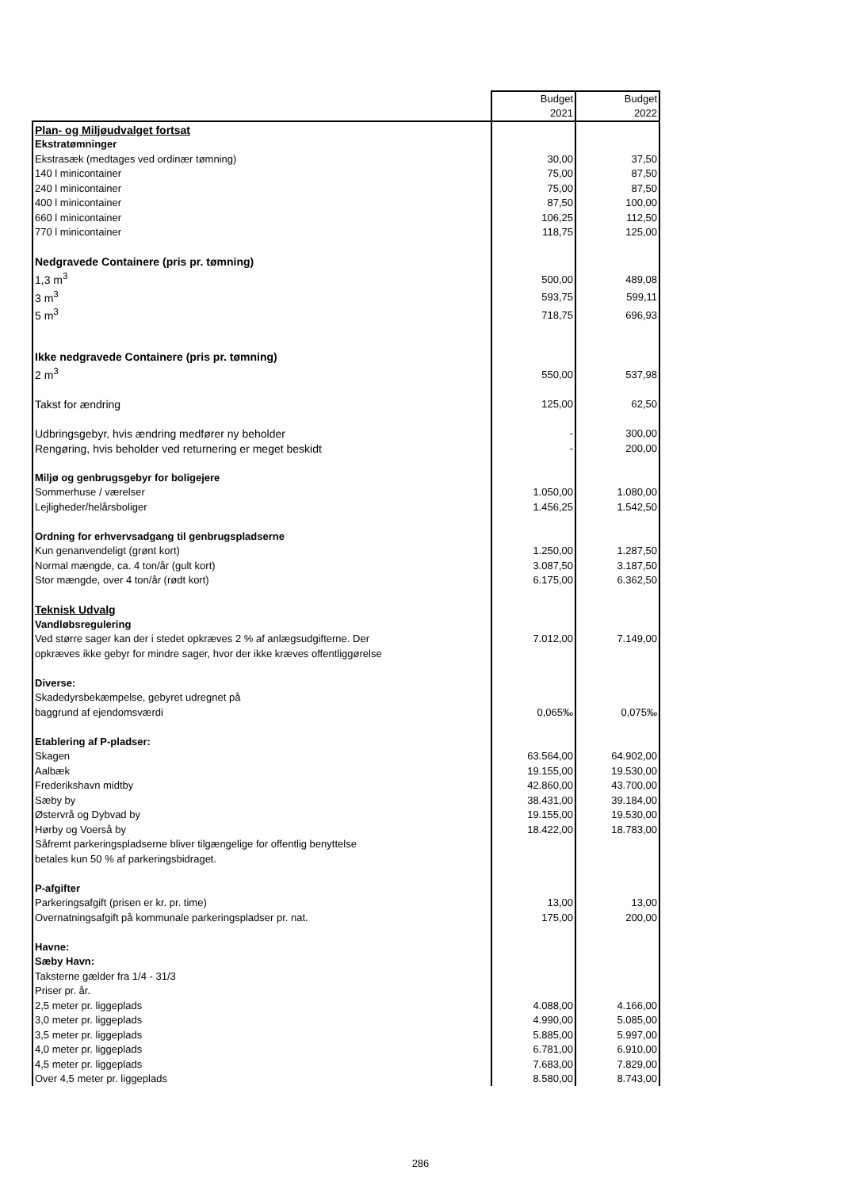| | Budget 2021 | Budget 2022 |
| Plan- og Miljøudvalget fortsat | | |
| Ekstratømninger | | |
| Ekstrasæk (medtages ved ordinær tømning) | 30,00 | 37,50 |
| 140 l minicontainer | 75,00 | 87,50 |
| 240 l minicontainer | 75,00 | 87,50 |
| 400 l minicontainer | 87,50 | 100,00 |
| 660 l minicontainer | 106,25 | 112,50 |
| 770 l minicontainer | 118,75 | 125,00 |
| Nedgravede Containere (pris pr. tømning) | | |
| 1,3 m<sup>3</sup> | 500,00 | 489,08 |
| 3 m<sup>3</sup> | 593,75 | 599,11 |
| 5 m<sup>3</sup> | 718,75 | 696,93 |
| Ikke nedgravede Containere (pris pr. tømning) | | |
| 2 m<sup>3</sup> | 550,00 | 537,98 |
| Takst for ændring | 125,00 | 62,50 |
| Udbringsgebyr, hvis ændring medfører ny beholder | - | 300,00 |
| Rengøring, hvis beholder ved returnering er meget beskidt | - | 200,00 |
| Miljø og genbrugsgebyr for boligejere | | |
| Sommerhuse / værelser | 1.050,00 | 1.080,00 |
| Lejligheder/helårsboliger | 1.456,25 | 1.542,50 |
| Ordning for erhvervsadgang til genbrugspladserne | | |
| Kun genanvendeligt (grønt kort) | 1.250,00 | 1.287,50 |
| Normal mængde, ca. 4 ton/år (gult kort) | 3.087,50 | 3.187,50 |
| Stor mængde, over 4 ton/år (rødt kort) | 6.175,00 | 6.362,50 |
| Teknisk Udvalg | | |
| Vandløbsregulering | | |
| Ved større sager kan der i stedet opkræves 2 % af anlægsudgifterne. Der | 7.012,00 | 7.149,00 |
| opkræves ikke gebyr for mindre sager, hvor der ikke kræves offentliggørelse | | |
| Diverse: | | |
| Skadedyrsbekæmpelse, gebyret udregnet på | | |
| baggrund af ejendomsværdi | 0,065‰ | 0,075‰ |
| Etablering af P-pladser: | | |
| Skagen | 63.564,00 | 64.902,00 |
| Aalbæk | 19.155,00 | 19.530,00 |
| Frederikshavn midtby | 42.860,00 | 43.700,00 |
| Sæby by | 38.431,00 | 39.184,00 |
| Østervrå og Dybvad by | 19.155,00 | 19.530,00 |
| Hørby og Voerså by | 18.422,00 | 18.783,00 |
| Såfremt parkeringspladserne bliver tilgængelige for offentlig benyttelse | | |
| betales kun 50 % af parkeringsbidraget. | | |
| P-afgifter | | |
| Parkeringsafgift (prisen er kr. pr. time) | 13,00 | 13,00 |
| Overnatningsafgift på kommunale parkeringspladser pr. nat. | 175,00 | 200,00 |
| Havne: | | |
| Sæby Havn: | | |
| Taksterne gælder fra 1/4 - 31/3 | | |
| Priser pr. år. | | |
| 2,5 meter pr. liggeplads | 4.088,00 | 4.166,00 |
| 3,0 meter pr. liggeplads | 4.990,00 | 5.085,00 |
| 3,5 meter pr. liggeplads | 5.885,00 | 5.997,00 |
| 4,0 meter pr. liggeplads | 6.781,00 | 6.910,00 |
| 4,5 meter pr. liggeplads | 7.683,00 | 7.829,00 |
| Over 4,5 meter pr. liggeplads | 8.580,00 | 8.743,00 |
286